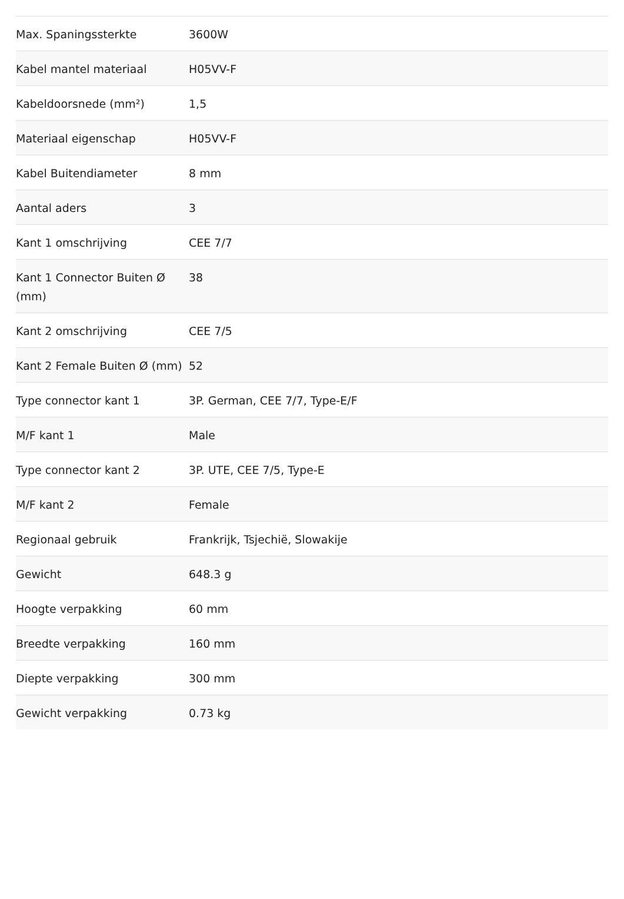| Max. Spaningssterkte | 3600W |
| Kabel mantel materiaal | H05VV-F |
| Kabeldoorsnede (mm²) | 1,5 |
| Materiaal eigenschap | H05VV-F |
| Kabel Buitendiameter | 8 mm |
| Aantal aders | 3 |
| Kant 1 omschrijving | CEE 7/7 |
| Kant 1 Connector Buiten Ø (mm) | 38 |
| Kant 2 omschrijving | CEE 7/5 |
| Kant 2 Female Buiten Ø (mm) | 52 |
| Type connector kant 1 | 3P. German, CEE 7/7, Type-E/F |
| M/F kant 1 | Male |
| Type connector kant 2 | 3P. UTE, CEE 7/5, Type-E |
| M/F kant 2 | Female |
| Regionaal gebruik | Frankrijk, Tsjechië, Slowakije |
| Gewicht | 648.3 g |
| Hoogte verpakking | 60 mm |
| Breedte verpakking | 160 mm |
| Diepte verpakking | 300 mm |
| Gewicht verpakking | 0.73 kg |